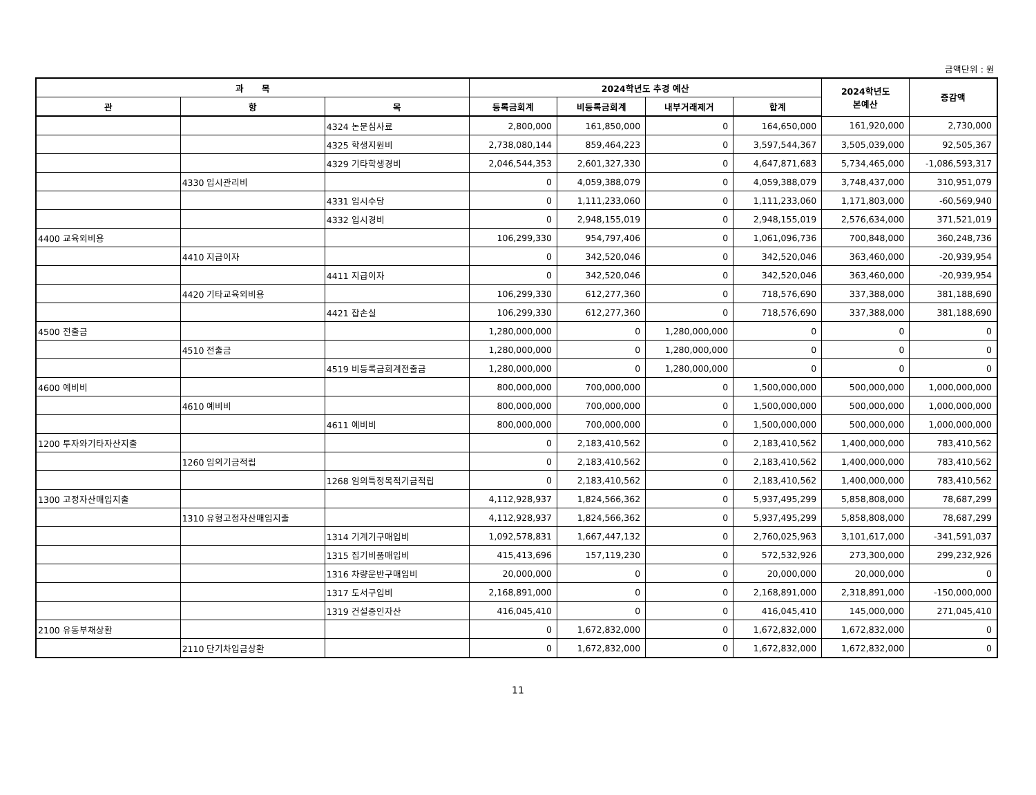금액단위 : 원
| 과 목 | | | 2024학년도 추경 예산 | | | | 2024학년도 본예산 | 증감액 |
| --- | --- | --- | --- | --- | --- | --- | --- | --- |
| 관 | 항 | 목 | 등록금회계 | 비등록금회계 | 내부거래제거 | 합계 | | |
| | | 4324 논문심사료 | 2,800,000 | 161,850,000 | 0 | 164,650,000 | 161,920,000 | 2,730,000 |
| | | 4325 학생지원비 | 2,738,080,144 | 859,464,223 | 0 | 3,597,544,367 | 3,505,039,000 | 92,505,367 |
| | | 4329 기타학생경비 | 2,046,544,353 | 2,601,327,330 | 0 | 4,647,871,683 | 5,734,465,000 | -1,086,593,317 |
| | 4330 입시관리비 | | 0 | 4,059,388,079 | 0 | 4,059,388,079 | 3,748,437,000 | 310,951,079 |
| | | 4331 입시수당 | 0 | 1,111,233,060 | 0 | 1,111,233,060 | 1,171,803,000 | -60,569,940 |
| | | 4332 입시경비 | 0 | 2,948,155,019 | 0 | 2,948,155,019 | 2,576,634,000 | 371,521,019 |
| 4400 교육외비용 | | | 106,299,330 | 954,797,406 | 0 | 1,061,096,736 | 700,848,000 | 360,248,736 |
| | 4410 지급이자 | | 0 | 342,520,046 | 0 | 342,520,046 | 363,460,000 | -20,939,954 |
| | | 4411 지급이자 | 0 | 342,520,046 | 0 | 342,520,046 | 363,460,000 | -20,939,954 |
| | 4420 기타교육외비용 | | 106,299,330 | 612,277,360 | 0 | 718,576,690 | 337,388,000 | 381,188,690 |
| | | 4421 잡손실 | 106,299,330 | 612,277,360 | 0 | 718,576,690 | 337,388,000 | 381,188,690 |
| 4500 전출금 | | | 1,280,000,000 | 0 | 1,280,000,000 | 0 | 0 | 0 |
| | 4510 전출금 | | 1,280,000,000 | 0 | 1,280,000,000 | 0 | 0 | 0 |
| | | 4519 비등록금회계전출금 | 1,280,000,000 | 0 | 1,280,000,000 | 0 | 0 | 0 |
| 4600 예비비 | | | 800,000,000 | 700,000,000 | 0 | 1,500,000,000 | 500,000,000 | 1,000,000,000 |
| | 4610 예비비 | | 800,000,000 | 700,000,000 | 0 | 1,500,000,000 | 500,000,000 | 1,000,000,000 |
| | | 4611 예비비 | 800,000,000 | 700,000,000 | 0 | 1,500,000,000 | 500,000,000 | 1,000,000,000 |
| 1200 투자와기타자산지출 | | | 0 | 2,183,410,562 | 0 | 2,183,410,562 | 1,400,000,000 | 783,410,562 |
| | 1260 임의기금적립 | | 0 | 2,183,410,562 | 0 | 2,183,410,562 | 1,400,000,000 | 783,410,562 |
| | | 1268 임의특정목적기금적립 | 0 | 2,183,410,562 | 0 | 2,183,410,562 | 1,400,000,000 | 783,410,562 |
| 1300 고정자산매입지출 | | | 4,112,928,937 | 1,824,566,362 | 0 | 5,937,495,299 | 5,858,808,000 | 78,687,299 |
| | 1310 유형고정자산매입지출 | | 4,112,928,937 | 1,824,566,362 | 0 | 5,937,495,299 | 5,858,808,000 | 78,687,299 |
| | | 1314 기계기구매입비 | 1,092,578,831 | 1,667,447,132 | 0 | 2,760,025,963 | 3,101,617,000 | -341,591,037 |
| | | 1315 집기비품매입비 | 415,413,696 | 157,119,230 | 0 | 572,532,926 | 273,300,000 | 299,232,926 |
| | | 1316 차량운반구매입비 | 20,000,000 | 0 | 0 | 20,000,000 | 20,000,000 | 0 |
| | | 1317 도서구입비 | 2,168,891,000 | 0 | 0 | 2,168,891,000 | 2,318,891,000 | -150,000,000 |
| | | 1319 건설중인자산 | 416,045,410 | 0 | 0 | 416,045,410 | 145,000,000 | 271,045,410 |
| 2100 유동부채상환 | | | 0 | 1,672,832,000 | 0 | 1,672,832,000 | 1,672,832,000 | 0 |
| | 2110 단기차입금상환 | | 0 | 1,672,832,000 | 0 | 1,672,832,000 | 1,672,832,000 | 0 |
11